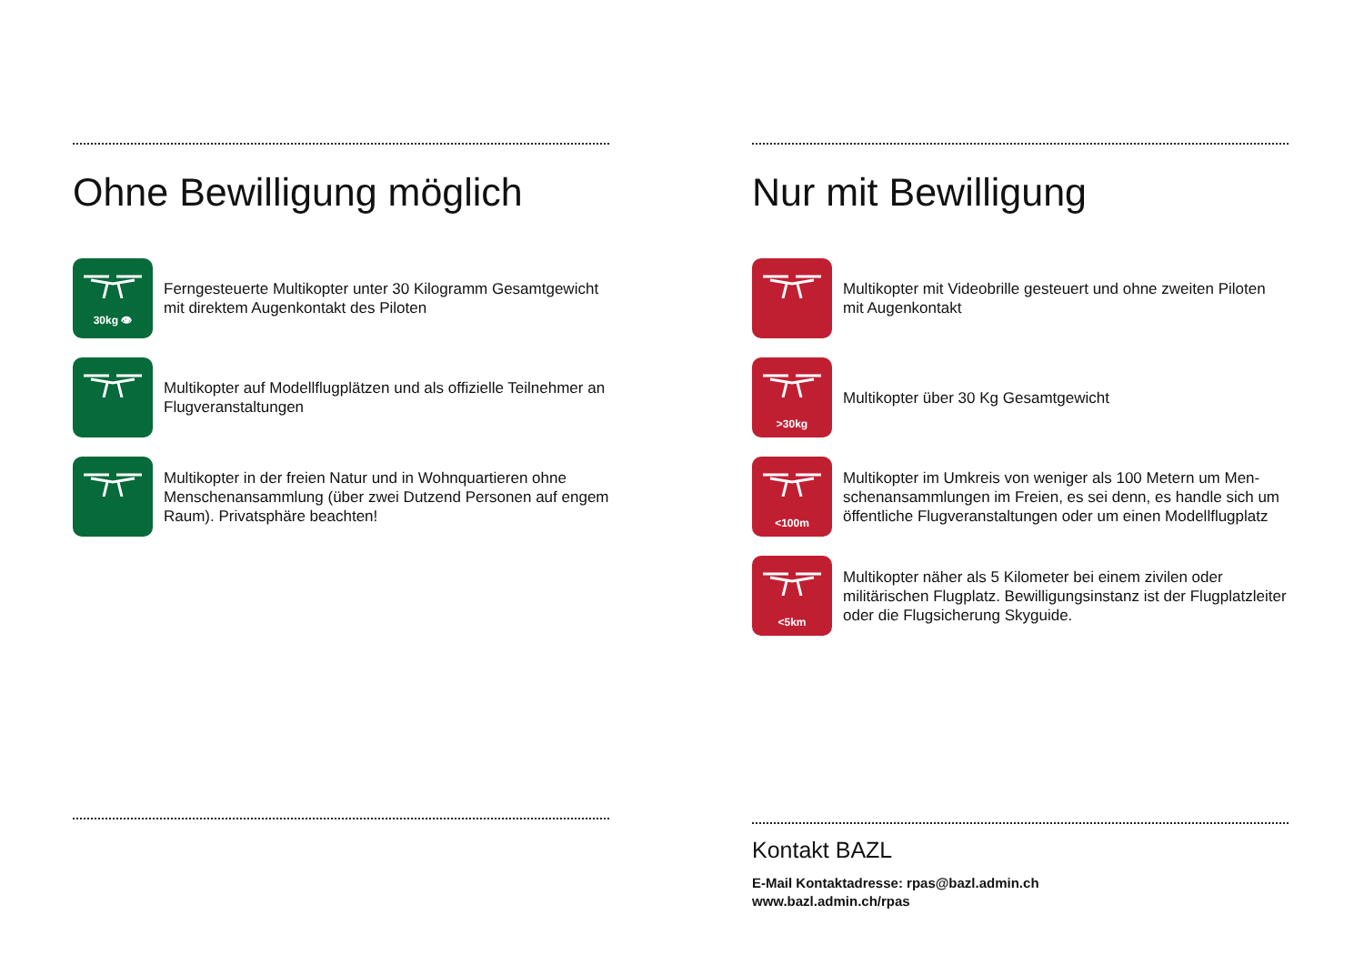Ohne Bewilligung möglich
30kg 👁
Ferngesteuerte Multikopter unter 30 Kilogramm Gesamtgewicht mit direktem Augenkontakt des Piloten
Multikopter auf Modellflugplätzen und als offizielle Teilnehmer an Flugveranstaltungen
Multikopter in der freien Natur und in Wohnquartieren ohne Menschenansammlung (über zwei Dutzend Personen auf engem Raum). Privatsphäre beachten!
Nur mit Bewilligung
Multikopter mit Videobrille gesteuert und ohne zweiten Piloten mit Augenkontakt
>30kg
Multikopter über 30 Kg Gesamtgewicht
<100m
Multikopter im Umkreis von weniger als 100 Metern um Men-schenansammlungen im Freien, es sei denn, es handle sich um öffentliche Flugveranstaltungen oder um einen Modellflugplatz
<5km
Multikopter näher als 5 Kilometer bei einem zivilen oder militärischen Flugplatz. Bewilligungsinstanz ist der Flugplatzleiter oder die Flugsicherung Skyguide.
Kontakt BAZL
E-Mail Kontaktadresse: rpas@bazl.admin.ch
www.bazl.admin.ch/rpas